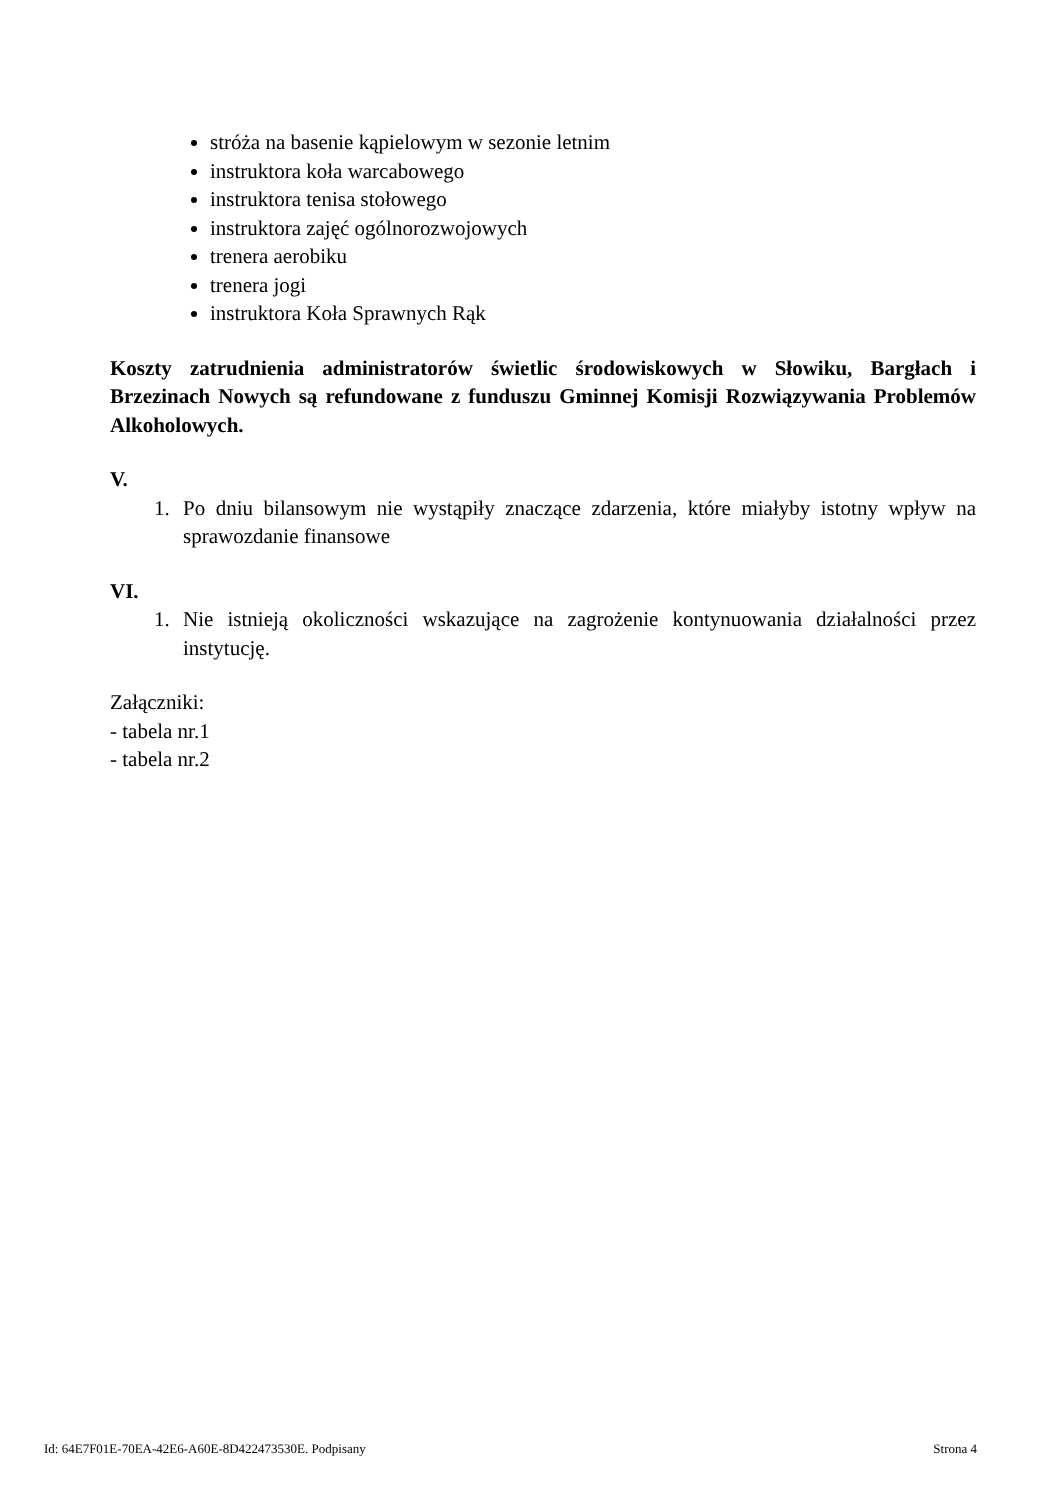stróża na basenie kąpielowym w sezonie letnim
instruktora koła warcabowego
instruktora tenisa stołowego
instruktora zajęć ogólnorozwojowych
trenera aerobiku
trenera jogi
instruktora Koła Sprawnych Rąk
Koszty zatrudnienia administratorów świetlic środowiskowych w Słowiku, Bargłach i Brzezinach Nowych są refundowane z funduszu Gminnej Komisji Rozwiązywania Problemów Alkoholowych.
V.
1. Po dniu bilansowym nie wystąpiły znaczące zdarzenia, które miałyby istotny wpływ na sprawozdanie finansowe
VI.
1. Nie istnieją okoliczności wskazujące na zagrożenie kontynuowania działalności przez instytucję.
Załączniki:
- tabela nr.1
- tabela nr.2
Id: 64E7F01E-70EA-42E6-A60E-8D422473530E. Podpisany Strona 4